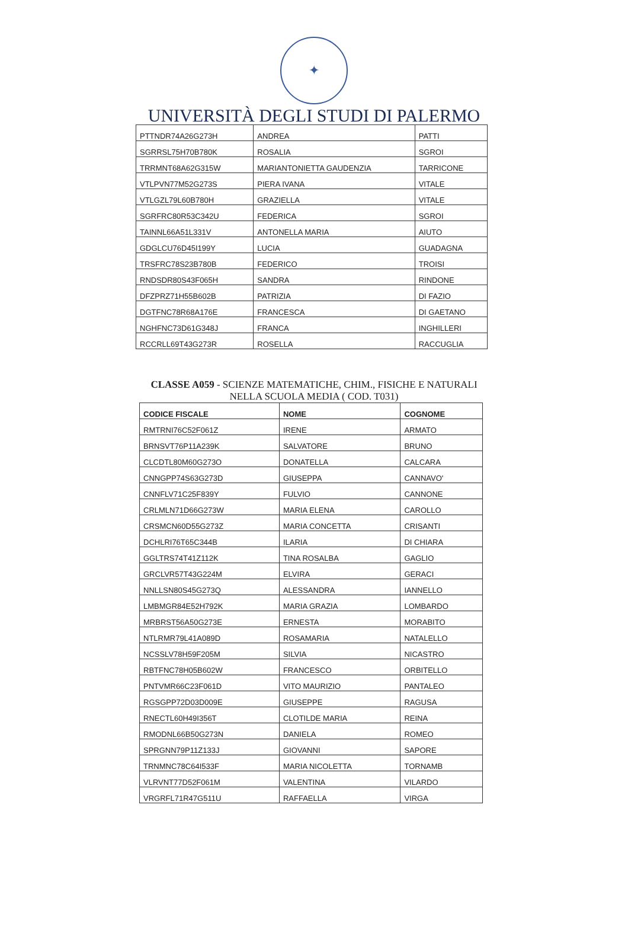✦
UNIVERSITÀ DEGLI STUDI DI PALERMO
| PTTNDR74A26G273H | ANDREA | PATTI |
| SGRRSL75H70B780K | ROSALIA | SGROI |
| TRRMNT68A62G315W | MARIANTONIETTA GAUDENZIA | TARRICONE |
| VTLPVN77M52G273S | PIERA IVANA | VITALE |
| VTLGZL79L60B780H | GRAZIELLA | VITALE |
| SGRFRC80R53C342U | FEDERICA | SGROI |
| TAINNL66A51L331V | ANTONELLA MARIA | AIUTO |
| GDGLCU76D45I199Y | LUCIA | GUADAGNA |
| TRSFRC78S23B780B | FEDERICO | TROISI |
| RNDSDR80S43F065H | SANDRA | RINDONE |
| DFZPRZ71H55B602B | PATRIZIA | DI FAZIO |
| DGTFNC78R68A176E | FRANCESCA | DI GAETANO |
| NGHFNC73D61G348J | FRANCA | INGHILLERI |
| RCCRLL69T43G273R | ROSELLA | RACCUGLIA |
CLASSE A059 - SCIENZE MATEMATICHE, CHIM., FISICHE E NATURALI
NELLA SCUOLA MEDIA ( COD. T031)
| CODICE FISCALE | NOME | COGNOME |
| --- | --- | --- |
| RMTRNI76C52F061Z | IRENE | ARMATO |
| BRNSVT76P11A239K | SALVATORE | BRUNO |
| CLCDTL80M60G273O | DONATELLA | CALCARA |
| CNNGPP74S63G273D | GIUSEPPA | CANNAVO' |
| CNNFLV71C25F839Y | FULVIO | CANNONE |
| CRLMLN71D66G273W | MARIA ELENA | CAROLLO |
| CRSMCN60D55G273Z | MARIA CONCETTA | CRISANTI |
| DCHLRI76T65C344B | ILARIA | DI CHIARA |
| GGLTRS74T41Z112K | TINA ROSALBA | GAGLIO |
| GRCLVR57T43G224M | ELVIRA | GERACI |
| NNLLSN80S45G273Q | ALESSANDRA | IANNELLO |
| LMBMGR84E52H792K | MARIA GRAZIA | LOMBARDO |
| MRBRST56A50G273E | ERNESTA | MORABITO |
| NTLRMR79L41A089D | ROSAMARIA | NATALELLO |
| NCSSLV78H59F205M | SILVIA | NICASTRO |
| RBTFNC78H05B602W | FRANCESCO | ORBITELLO |
| PNTVMR66C23F061D | VITO MAURIZIO | PANTALEO |
| RGSGPP72D03D009E | GIUSEPPE | RAGUSA |
| RNECTL60H49I356T | CLOTILDE MARIA | REINA |
| RMODNL66B50G273N | DANIELA | ROMEO |
| SPRGNN79P11Z133J | GIOVANNI | SAPORE |
| TRNMNC78C64I533F | MARIA NICOLETTA | TORNAMB |
| VLRVNT77D52F061M | VALENTINA | VILARDO |
| VRGRFL71R47G511U | RAFFAELLA | VIRGA |